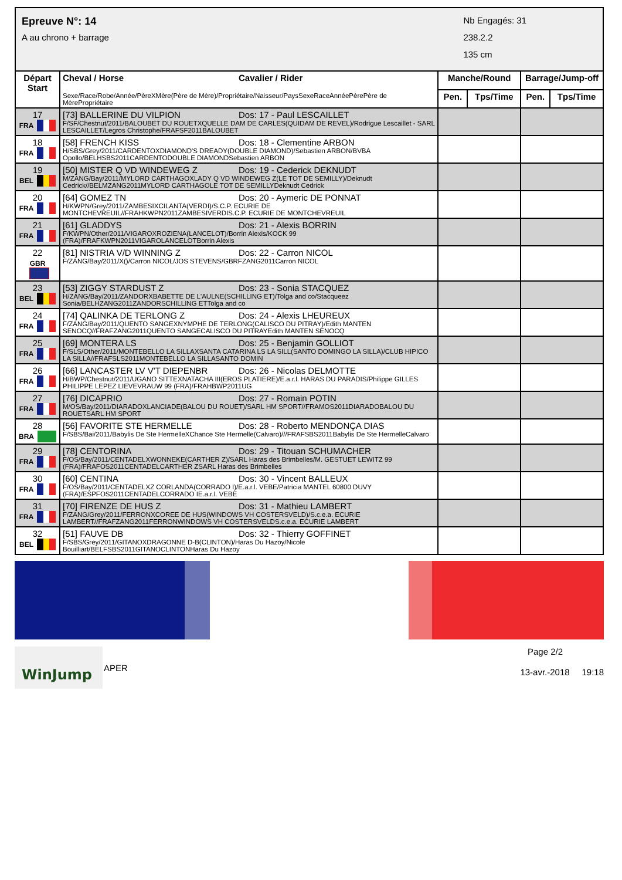Epreuve N°: 14
A au chrono + barrage
Nb Engagés: 31
238.2.2
135 cm
| Départ Start | Cheval / Horse Cavalier / Rider Sexe/Race/Robe/Année/PèreXMère(Père de Mère)/Propriétaire/Naisseur/PaysSexeRaceAnnéePèrePère de MèrePropriétaire | Manche/Round | | Barrage/Jump-off | |
| --- | --- | --- | --- | --- | --- |
| | | Pen. | Tps/Time | Pen. | Tps/Time |
| 17 FRA | [73] BALLERINE DU VILPION Dos: 17 - Paul LESCAILLET F/SF/Chestnut/2011/BALOUBET DU ROUETXQUELLE DAM DE CARLES(QUIDAM DE REVEL)/Rodrigue Lescaillet - SARL LESCAILLET/Legros Christophe/FRAFSF2011BALOUBET | | | | |
| 18 FRA | [58] FRENCH KISS Dos: 18 - Clementine ARBON H/SBS/Grey/2011/CARDENTOXDIAMOND'S DREADY(DOUBLE DIAMOND)/Sebastien ARBON/BVBA Opollo/BELHSBS2011CARDENTODOUBLE DIAMONDSebastien ARBON | | | | |
| 19 BEL | [50] MISTER Q VD WINDEWEG Z Dos: 19 - Cederick DEKNUDT M/ZANG/Bay/2011/MYLORD CARTHAGOXLADY Q VD WINDEWEG Z(LE TOT DE SEMILLY)/Deknudt Cedrick//BELMZANG2011MYLORD CARTHAGOLE TOT DE SEMILLYDeknudt Cedrick | | | | |
| 20 FRA | [64] GOMEZ TN Dos: 20 - Aymeric DE PONNAT H/KWPN/Grey/2011/ZAMBESIXCILANTA(VERDI)/S.C.P. ECURIE DE MONTCHEVREUIL//FRAHKWPN2011ZAMBESIVERDIS.C.P. ECURIE DE MONTCHEVREUIL | | | | |
| 21 FRA | [61] GLADDYS Dos: 21 - Alexis BORRIN F/KWPN/Other/2011/VIGAROXROZIENA(LANCELOT)/Borrin Alexis/KOCK 99 (FRA)/FRAFKWPN2011VIGAROLANCELOTBorrin Alexis | | | | |
| 22 GBR | [81] NISTRIA V/D WINNING Z Dos: 22 - Carron NICOL F/ZANG/Bay/2011/X()/Carron NICOL/JOS STEVENS/GBRFZANG2011Carron NICOL | | | | |
| 23 BEL | [53] ZIGGY STARDUST Z Dos: 23 - Sonia STACQUEZ H/ZANG/Bay/2011/ZANDORXBABETTE DE L'AULNE(SCHILLING ET)/Tolga and co/Stacqueez Sonia/BELHZANG2011ZANDORSCHILLING ETTolga and co | | | | |
| 24 FRA | [74] QALINKA DE TERLONG Z Dos: 24 - Alexis LHEUREUX F/ZANG/Bay/2011/QUENTO SANGEXNYMPHE DE TERLONG(CALISCO DU PITRAY)/Edith MANTEN SENOCQ//FRAFZANG2011QUENTO SANGECALISCO DU PITRAYEdith MANTEN SENOCQ | | | | |
| 25 FRA | [69] MONTERA LS Dos: 25 - Benjamin GOLLIOT F/SLS/Other/2011/MONTEBELLO LA SILLAXSANTA CATARINA LS LA SILL(SANTO DOMINGO LA SILLA)/CLUB HIPICO LA SILLA//FRAFSLS2011MONTEBELLO LA SILLASANTO DOMIN | | | | |
| 26 FRA | [66] LANCASTER LV V'T DIEPENBR Dos: 26 - Nicolas DELMOTTE H/BWP/Chestnut/2011/UGANO SITTEXNATACHA III(EROS PLATIERE)/E.a.r.l. HARAS DU PARADIS/Philippe GILLES PHILIPPE LEPEZ LIEVEVRAUW 99 (FRA)/FRAHBWP2011UG | | | | |
| 27 FRA | [76] DICAPRIO Dos: 27 - Romain POTIN M/OS/Bay/2011/DIARADOXLANCIADE(BALOU DU ROUET)/SARL HM SPORT//FRAMOS2011DIARADOBALOU DU ROUETSARL HM SPORT | | | | |
| 28 BRA | [56] FAVORITE STE HERMELLE Dos: 28 - Roberto MENDONÇA DIAS F/SBS/Bai/2011/Babylis De Ste HermelleXChance Ste Hermelle(Calvaro)///FRAFSBS2011Babylis De Ste HermelleCalvaro | | | | |
| 29 FRA | [78] CENTORINA Dos: 29 - Titouan SCHUMACHER F/OS/Bay/2011/CENTADELXWONNEKE(CARTHER Z)/SARL Haras des Brimbelles/M. GESTUET LEWITZ 99 (FRA)/FRAFOS2011CENTADELCARTHER ZSARL Haras des Brimbelles | | | | |
| 30 FRA | [60] CENTINA Dos: 30 - Vincent BALLEUX F/OS/Bay/2011/CENTADELXZ CORLANDA(CORRADO I)/E.a.r.l. VEBE/Patricia MANTEL 60800 DUVY (FRA)/ESPFOS2011CENTADELCORRADO IE.a.r.l. VEBE | | | | |
| 31 FRA | [70] FIRENZE DE HUS Z Dos: 31 - Mathieu LAMBERT F/ZANG/Grey/2011/FERRONXCOREE DE HUS(WINDOWS VH COSTERSVELD)/S.c.e.a. ECURIE LAMBERT//FRAFZANG2011FERRONWINDOWS VH COSTERSVELDS.c.e.a. ECURIE LAMBERT | | | | |
| 32 BEL | [51] FAUVE DB Dos: 32 - Thierry GOFFINET F/SBS/Grey/2011/GITANOXDRAGONNE D-B(CLINTON)/Haras Du Hazoy/Nicole Bouilliart/BELFSBS2011GITANOCLINTONHaras Du Hazoy | | | | |
WinJump
APER
Page 2/2
13-avr.-2018 19:18